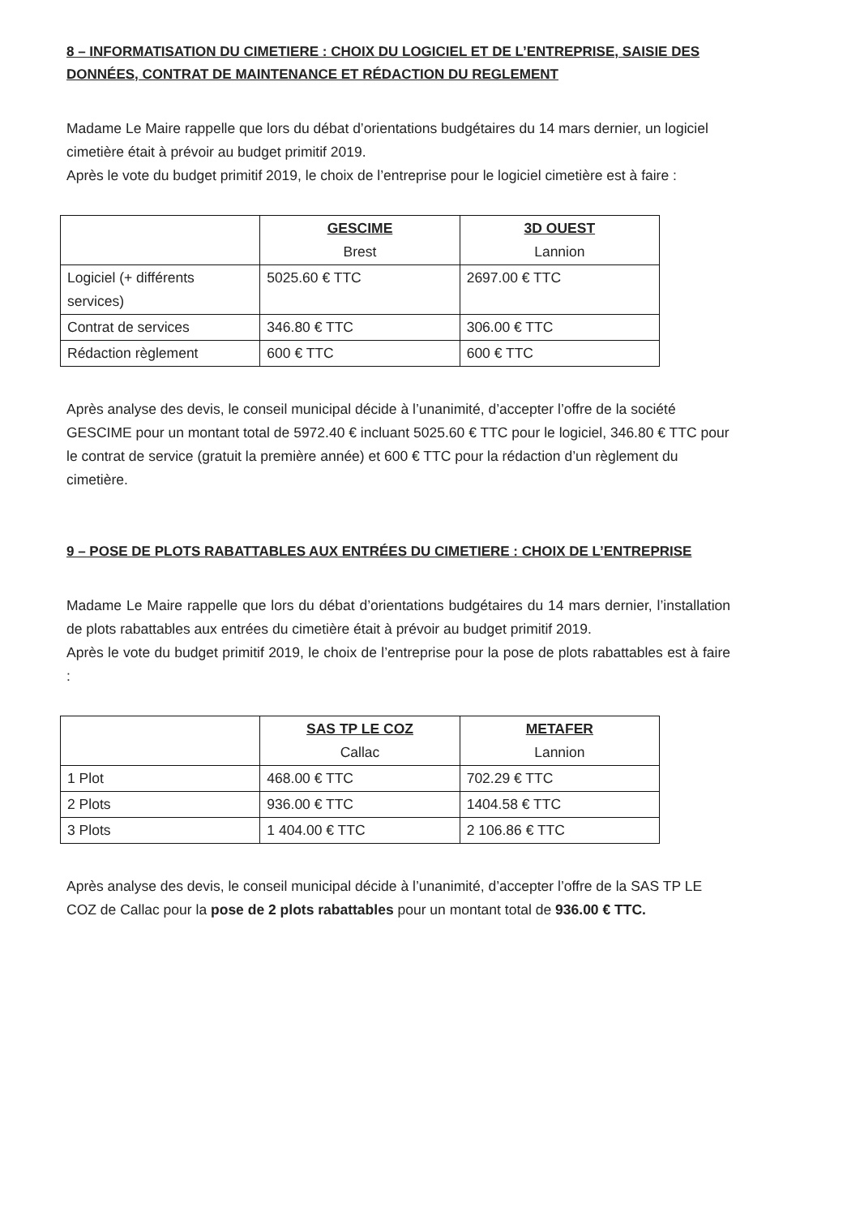8 – INFORMATISATION DU CIMETIERE : CHOIX DU LOGICIEL ET DE L’ENTREPRISE, SAISIE DES DONNÉES, CONTRAT DE MAINTENANCE ET RÉDACTION DU REGLEMENT
Madame Le Maire rappelle que lors du débat d’orientations budgétaires du 14 mars dernier, un logiciel cimetière était à prévoir au budget primitif 2019.
Après le vote du budget primitif 2019, le choix de l’entreprise pour le logiciel cimetière est à faire :
| | GESCIME Brest | 3D OUEST Lannion |
| --- | --- | --- |
| Logiciel (+ différents services) | 5025.60 € TTC | 2697.00 € TTC |
| Contrat de services | 346.80 € TTC | 306.00 € TTC |
| Rédaction règlement | 600 € TTC | 600 € TTC |
Après analyse des devis, le conseil municipal décide à l’unanimité, d’accepter l’offre de la société GESCIME pour un montant total de 5972.40 € incluant 5025.60 € TTC pour le logiciel, 346.80 € TTC pour le contrat de service (gratuit la première année) et 600 € TTC pour la rédaction d’un règlement du cimetière.
9 – POSE DE PLOTS RABATTABLES AUX ENTRÉES DU CIMETIERE : CHOIX DE L’ENTREPRISE
Madame Le Maire rappelle que lors du débat d’orientations budgétaires du 14 mars dernier, l’installation de plots rabattables aux entrées du cimetière était à prévoir au budget primitif 2019.
Après le vote du budget primitif 2019, le choix de l’entreprise pour la pose de plots rabattables est à faire :
| | SAS TP LE COZ Callac | METAFER Lannion |
| --- | --- | --- |
| 1 Plot | 468.00 € TTC | 702.29 € TTC |
| 2 Plots | 936.00 € TTC | 1404.58 € TTC |
| 3 Plots | 1 404.00 € TTC | 2 106.86 € TTC |
Après analyse des devis, le conseil municipal décide à l’unanimité, d’accepter l’offre de la SAS TP LE COZ de Callac pour la pose de 2 plots rabattables pour un montant total de 936.00 € TTC.